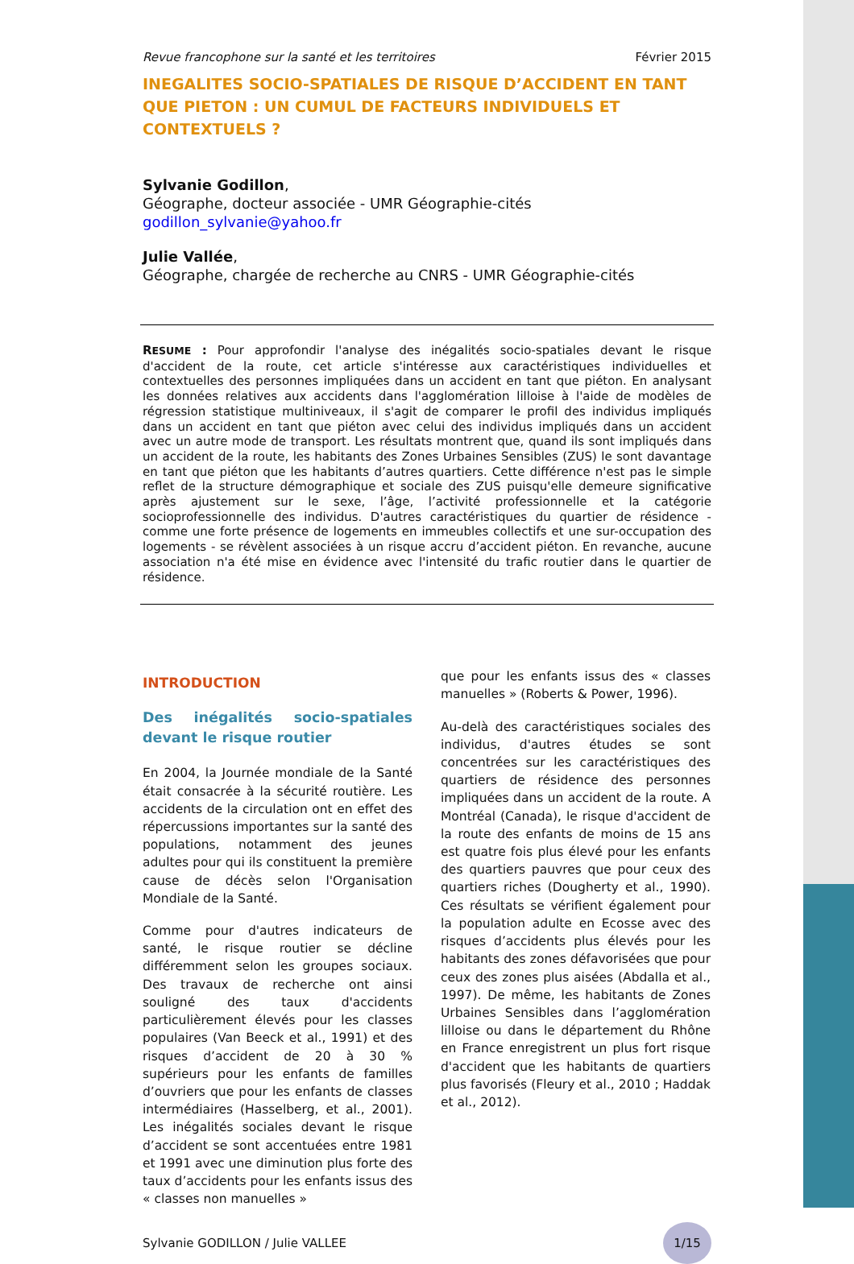Revue francophone sur la santé et les territoires Février 2015
INEGALITES SOCIO-SPATIALES DE RISQUE D’ACCIDENT EN TANT QUE PIETON : UN CUMUL DE FACTEURS INDIVIDUELS ET CONTEXTUELS ?
Sylvanie Godillon,
Géographe, docteur associée - UMR Géographie-cités
godillon_sylvanie@yahoo.fr
Julie Vallée,
Géographe, chargée de recherche au CNRS - UMR Géographie-cités
RESUME : Pour approfondir l'analyse des inégalités socio-spatiales devant le risque d'accident de la route, cet article s'intéresse aux caractéristiques individuelles et contextuelles des personnes impliquées dans un accident en tant que piéton. En analysant les données relatives aux accidents dans l'agglomération lilloise à l'aide de modèles de régression statistique multiniveaux, il s'agit de comparer le profil des individus impliqués dans un accident en tant que piéton avec celui des individus impliqués dans un accident avec un autre mode de transport. Les résultats montrent que, quand ils sont impliqués dans un accident de la route, les habitants des Zones Urbaines Sensibles (ZUS) le sont davantage en tant que piéton que les habitants d’autres quartiers. Cette différence n'est pas le simple reflet de la structure démographique et sociale des ZUS puisqu'elle demeure significative après ajustement sur le sexe, l’âge, l’activité professionnelle et la catégorie socioprofessionnelle des individus. D'autres caractéristiques du quartier de résidence - comme une forte présence de logements en immeubles collectifs et une sur-occupation des logements - se révèlent associées à un risque accru d’accident piéton. En revanche, aucune association n'a été mise en évidence avec l'intensité du trafic routier dans le quartier de résidence.
INTRODUCTION
Des inégalités socio-spatiales devant le risque routier
En 2004, la Journée mondiale de la Santé était consacrée à la sécurité routière. Les accidents de la circulation ont en effet des répercussions importantes sur la santé des populations, notamment des jeunes adultes pour qui ils constituent la première cause de décès selon l'Organisation Mondiale de la Santé.
Comme pour d'autres indicateurs de santé, le risque routier se décline différemment selon les groupes sociaux. Des travaux de recherche ont ainsi souligné des taux d'accidents particulièrement élevés pour les classes populaires (Van Beeck et al., 1991) et des risques d’accident de 20 à 30 % supérieurs pour les enfants de familles d’ouvriers que pour les enfants de classes intermédiaires (Hasselberg, et al., 2001). Les inégalités sociales devant le risque d’accident se sont accentuées entre 1981 et 1991 avec une diminution plus forte des taux d’accidents pour les enfants issus des « classes non manuelles »
que pour les enfants issus des « classes manuelles » (Roberts & Power, 1996).
Au-delà des caractéristiques sociales des individus, d'autres études se sont concentrées sur les caractéristiques des quartiers de résidence des personnes impliquées dans un accident de la route. A Montréal (Canada), le risque d'accident de la route des enfants de moins de 15 ans est quatre fois plus élevé pour les enfants des quartiers pauvres que pour ceux des quartiers riches (Dougherty et al., 1990). Ces résultats se vérifient également pour la population adulte en Ecosse avec des risques d’accidents plus élevés pour les habitants des zones défavorisées que pour ceux des zones plus aisées (Abdalla et al., 1997). De même, les habitants de Zones Urbaines Sensibles dans l’agglomération lilloise ou dans le département du Rhône en France enregistrent un plus fort risque d'accident que les habitants de quartiers plus favorisés (Fleury et al., 2010 ; Haddak et al., 2012).
Sylvanie GODILLON / Julie VALLEE 1/15